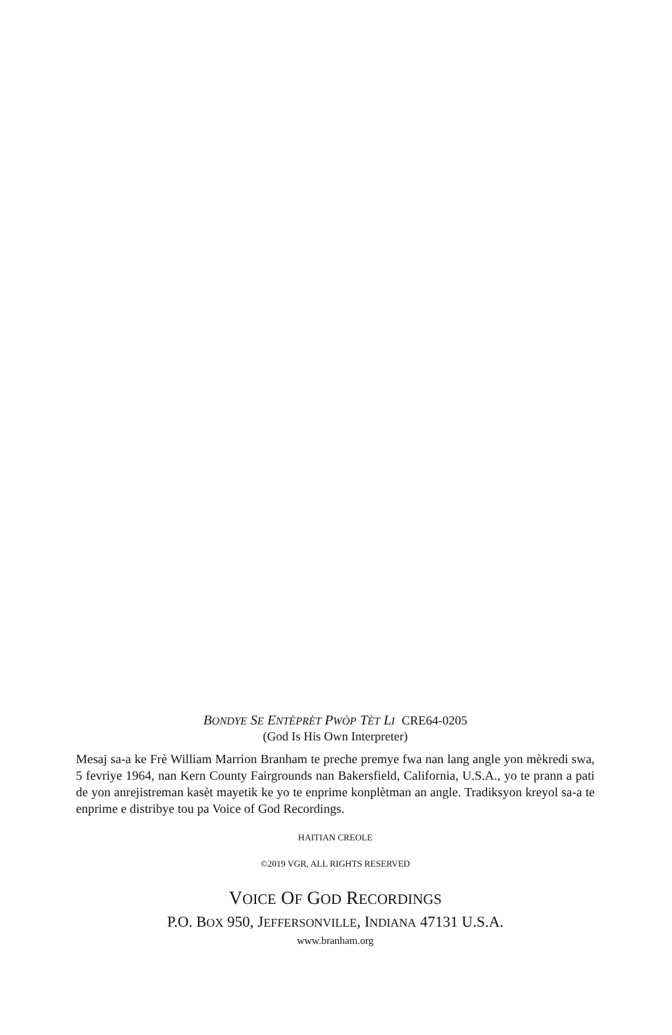BONDYE SE ENTÈPRÈT PWÒP TÈT LI CRE64-0205
(God Is His Own Interpreter)
Mesaj sa-a ke Frè William Marrion Branham te preche premye fwa nan lang angle yon mèkredi swa, 5 fevriye 1964, nan Kern County Fairgrounds nan Bakersfield, California, U.S.A., yo te prann a pati de yon anrejistreman kasèt mayetik ke yo te enprime konplètman an angle. Tradiksyon kreyol sa-a te enprime e distribye tou pa Voice of God Recordings.
HAITIAN CREOLE
©2019 VGR, ALL RIGHTS RESERVED
VOICE OF GOD RECORDINGS
P.O. BOX 950, JEFFERSONVILLE, INDIANA 47131 U.S.A.
www.branham.org